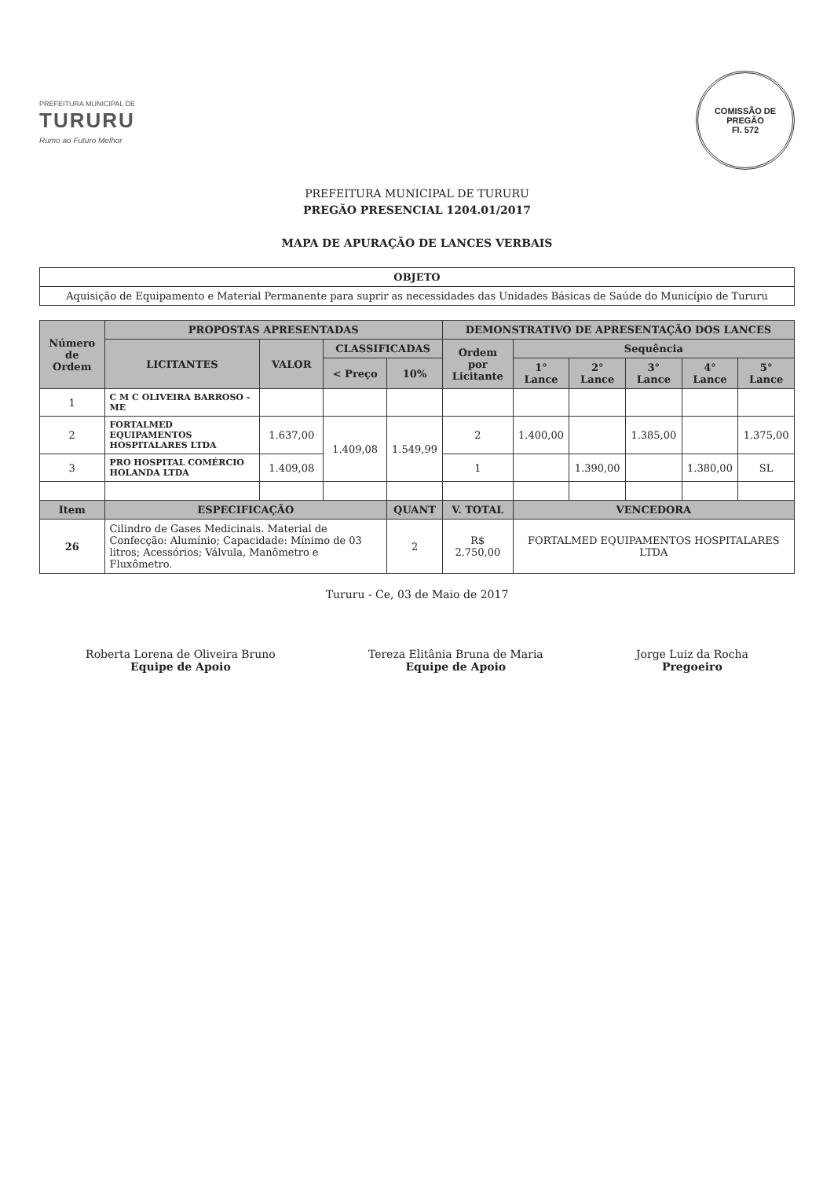PREFEITURA MUNICIPAL DE
TURURU
Rumo ao Futuro Melhor
COMISSÃO DE PREGÃO
Fl. 572
PREFEITURA MUNICIPAL DE TURURU
PREGÃO PRESENCIAL 1204.01/2017
MAPA DE APURAÇÃO DE LANCES VERBAIS
| OBJETO |
| --- |
| Aquisição de Equipamento e Material Permanente para suprir as necessidades das Unidades Básicas de Saúde do Município de Tururu |
| Número de Ordem | PROPOSTAS APRESENTADAS | | | | DEMONSTRATIVO DE APRESENTAÇÃO DOS LANCES | | | | | |
| --- | --- | --- | --- | --- | --- | --- | --- | --- | --- | --- |
| | LICITANTES | VALOR | CLASSIFICADAS | | Ordem por Licitante | Sequência | | | | |
| | | | < Preço | 10% | | 1° Lance | 2° Lance | 3° Lance | 4° Lance | 5° Lance |
| 1 | C M C OLIVEIRA BARROSO - ME | | | | | | | | | |
| 2 | FORTALMED EQUIPAMENTOS HOSPITALARES LTDA | 1.637,00 | 1.409,08 | 1.549,99 | 2 | 1.400,00 | | 1.385,00 | | 1.375,00 |
| 3 | PRO HOSPITAL COMÉRCIO HOLANDA LTDA | 1.409,08 | | | 1 | | 1.390,00 | | 1.380,00 | SL |
| Item | ESPECIFICAÇÃO | | | QUANT | V. TOTAL | VENCEDORA | | | | |
| 26 | Cilindro de Gases Medicinais. Material de Confecção: Alumínio; Capacidade: Mínimo de 03 litros; Acessórios; Válvula, Manômetro e Fluxômetro. | | | 2 | R$ 2.750,00 | FORTALMED EQUIPAMENTOS HOSPITALARES LTDA | | | | |
Tururu - Ce, 03 de Maio de 2017
Roberta Lorena de Oliveira Bruno
Equipe de Apoio
Tereza Elitânia Bruna de Maria
Equipe de Apoio
Jorge Luiz da Rocha
Pregoeiro